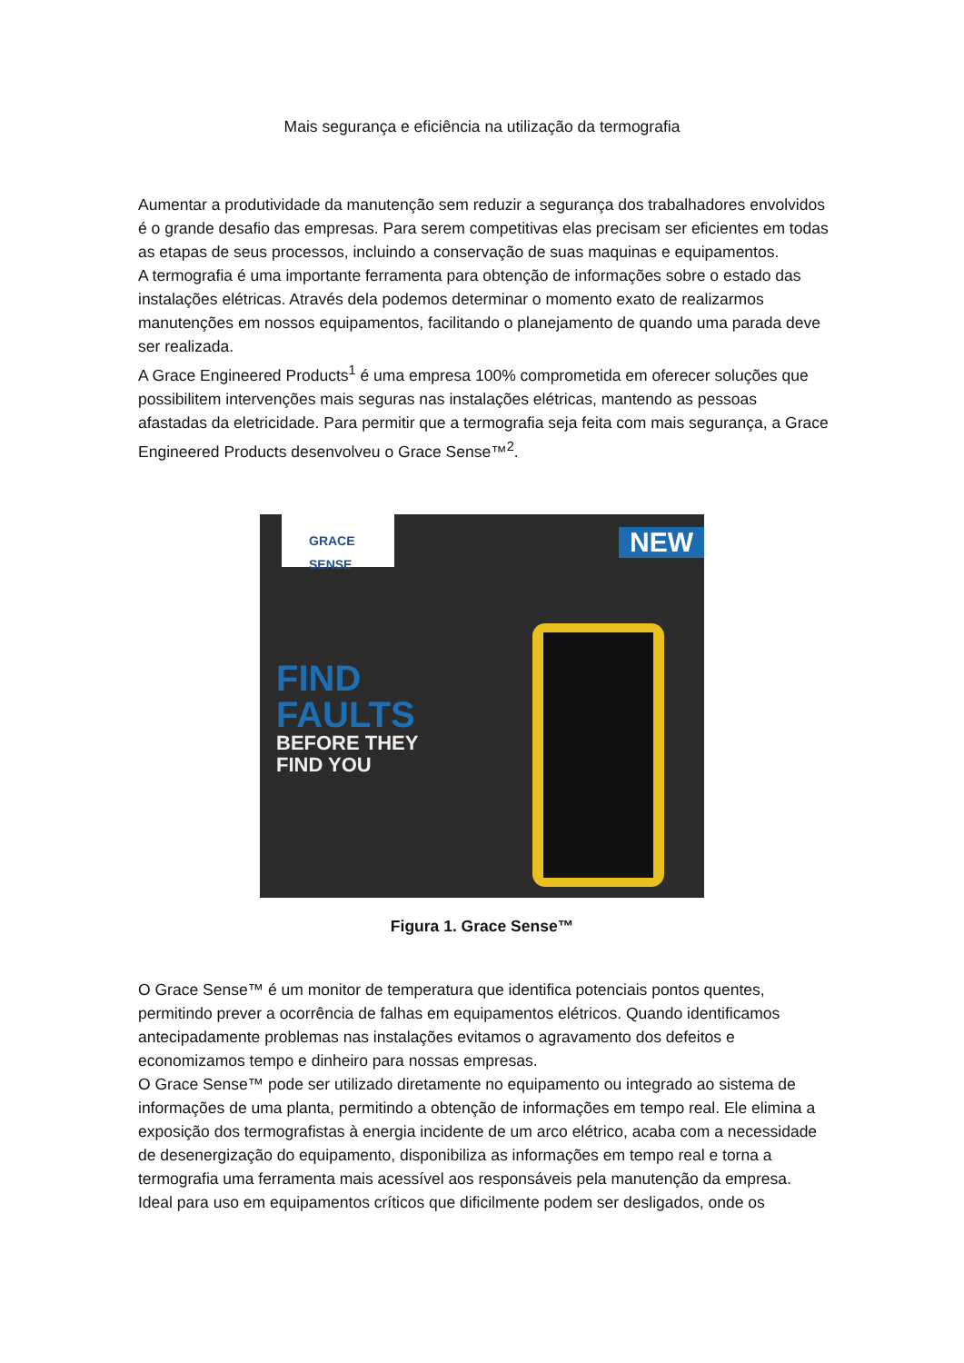Mais segurança e eficiência na utilização da termografia
Aumentar a produtividade da manutenção sem reduzir a segurança dos trabalhadores envolvidos é o grande desafio das empresas. Para serem competitivas elas precisam ser eficientes em todas as etapas de seus processos, incluindo a conservação de suas maquinas e equipamentos.
A termografia é uma importante ferramenta para obtenção de informações sobre o estado das instalações elétricas. Através dela podemos determinar o momento exato de realizarmos manutenções em nossos equipamentos, facilitando o planejamento de quando uma parada deve ser realizada.
A Grace Engineered Products<sup>1</sup> é uma empresa 100% comprometida em oferecer soluções que possibilitem intervenções mais seguras nas instalações elétricas, mantendo as pessoas afastadas da eletricidade. Para permitir que a termografia seja feita com mais segurança, a Grace Engineered Products desenvolveu o Grace Sense™<sup>2</sup>.
GRACE
SENSE
NEW
FIND
FAULTS
BEFORE THEY
FIND YOU
Figura 1. Grace Sense™
O Grace Sense™ é um monitor de temperatura que identifica potenciais pontos quentes, permitindo prever a ocorrência de falhas em equipamentos elétricos. Quando identificamos antecipadamente problemas nas instalações evitamos o agravamento dos defeitos e economizamos tempo e dinheiro para nossas empresas.
O Grace Sense™ pode ser utilizado diretamente no equipamento ou integrado ao sistema de informações de uma planta, permitindo a obtenção de informações em tempo real. Ele elimina a exposição dos termografistas à energia incidente de um arco elétrico, acaba com a necessidade de desenergização do equipamento, disponibiliza as informações em tempo real e torna a termografia uma ferramenta mais acessível aos responsáveis pela manutenção da empresa.
Ideal para uso em equipamentos críticos que dificilmente podem ser desligados, onde os